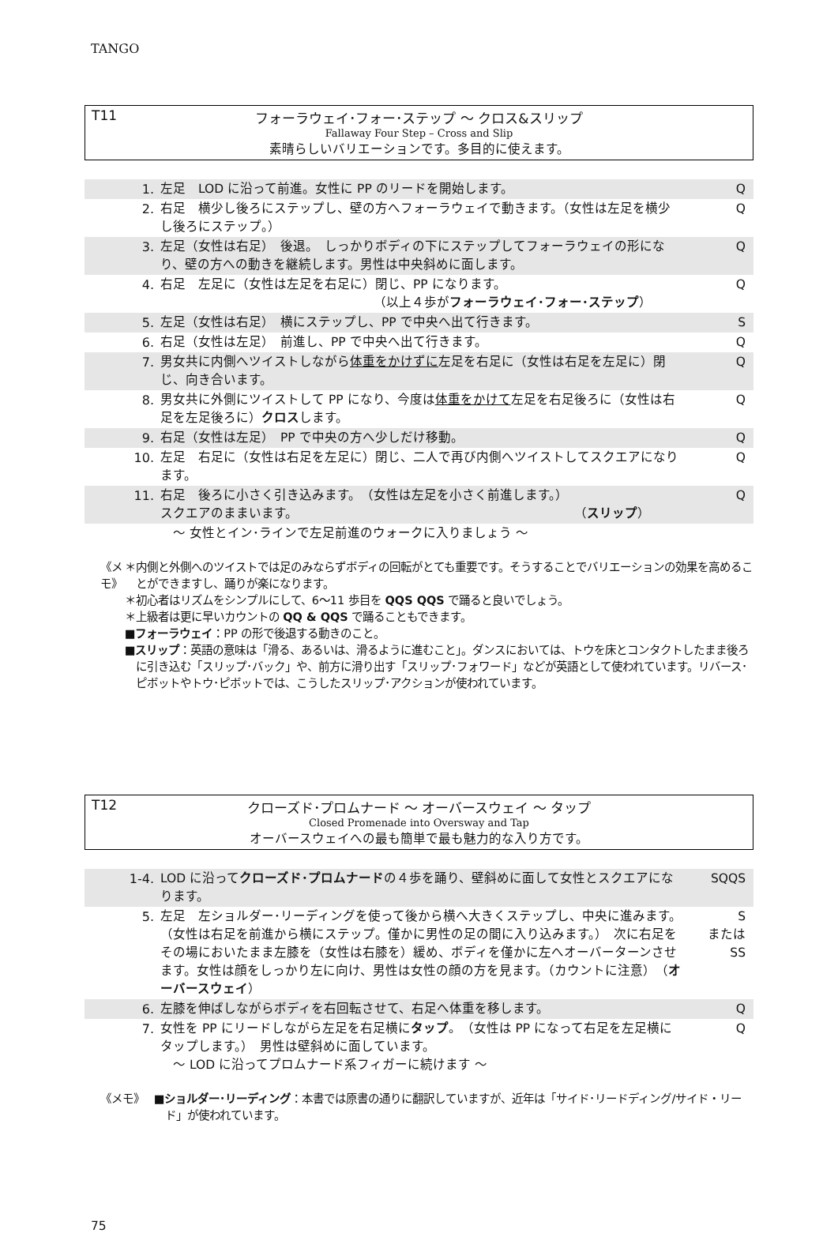TANGO
T11 フォーラウェイ･フォー･ステップ ～ クロス&スリップ
Fallaway Four Step – Cross and Slip
素晴らしいバリエーションです。多目的に使えます。
| 1. | 左足 LOD に沿って前進。女性に PP のリードを開始します。 | Q |
| 2. | 右足 横少し後ろにステップし、壁の方へフォーラウェイで動きます。（女性は左足を横少し後ろにステップ。） | Q |
| 3. | 左足（女性は右足） 後退。 しっかりボディの下にステップしてフォーラウェイの形になり、壁の方への動きを継続します。男性は中央斜めに面します。 | Q |
| 4. | 右足 左足に（女性は左足を右足に）閉じ、PP になります。 （以上４歩が フォーラウェイ･フォー･ステップ ） | Q |
| 5. | 左足（女性は右足） 横にステップし、PP で中央へ出て行きます。 | S |
| 6. | 右足（女性は左足） 前進し、PP で中央へ出て行きます。 | Q |
| 7. | 男女共に内側へツイストしながら 体重をかけずに 左足を右足に（女性は右足を左足に）閉じ、向き合います。 | Q |
| 8. | 男女共に外側にツイストして PP になり、今度は 体重をかけて 左足を右足後ろに（女性は右足を左足後ろに） クロス します。 | Q |
| 9. | 右足（女性は左足） PP で中央の方へ少しだけ移動。 | Q |
| 10. | 左足 右足に（女性は右足を左足に）閉じ、二人で再び内側へツイストしてスクエアになります。 | Q |
| 11. | 右足 後ろに小さく引き込みます。 （女性は左足を小さく前進します。） スクエアのままいます。 （ スリップ ） | Q |
| | ～ 女性とイン･ラインで左足前進のウォークに入りましょう ～ | |
《メモ》 ＊内側と外側へのツイストでは足のみならずボディの回転がとても重要です。そうすることでバリエーションの効果を高めることができますし、踊りが楽になります。
＊初心者はリズムをシンプルにして、6～11 歩目を QQS QQS で踊ると良いでしょう。
＊上級者は更に早いカウントの QQ & QQS で踊ることもできます。
■フォーラウェイ：PP の形で後退する動きのこと。
■スリップ：英語の意味は「滑る、あるいは、滑るように進むこと」。ダンスにおいては、トウを床とコンタクトしたまま後ろに引き込む「スリップ･バック」や、前方に滑り出す「スリップ･フォワード」などが英語として使われています。リバース･ピボットやトウ･ピボットでは、こうしたスリップ･アクションが使われています。
T12 クローズド･プロムナード ～ オーバースウェイ ～ タップ
Closed Promenade into Oversway and Tap
オーバースウェイへの最も簡単で最も魅力的な入り方です。
| 1-4. | LOD に沿って クローズド･プロムナード の４歩を踊り、壁斜めに面して女性とスクエアになります。 | SQQS |
| 5. | 左足 左ショルダー･リーディングを使って後から横へ大きくステップし、中央に進みます。（女性は右足を前進から横にステップ。僅かに男性の足の間に入り込みます。） 次に右足をその場においたまま左膝を（女性は右膝を）緩め、ボディを僅かに左へオーバーターンさせます。女性は顔をしっかり左に向け、男性は女性の顔の方を見ます。（カウントに注意） （ オーバースウェイ ） | S または SS |
| 6. | 左膝を伸ばしながらボディを右回転させて、右足へ体重を移します。 | Q |
| 7. | 女性を PP にリードしながら左足を右足横に タップ 。（女性は PP になって右足を左足横にタップします。） 男性は壁斜めに面しています。 ～ LOD に沿ってプロムナード系フィガーに続けます ～ | Q |
《メモ》 ■ショルダー･リーディング：本書では原書の通りに翻訳していますが、近年は「サイド･リードディング/サイド・リード」が使われています。
75